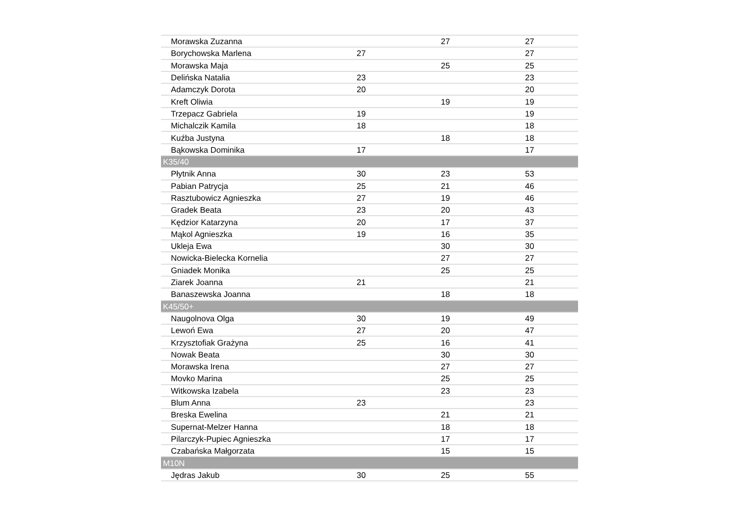| Morawska Zuzanna | | 27 | 27 |
| Borychowska Marlena | 27 | | 27 |
| Morawska Maja | | 25 | 25 |
| Delińska Natalia | 23 | | 23 |
| Adamczyk Dorota | 20 | | 20 |
| Kreft Oliwia | | 19 | 19 |
| Trzepacz Gabriela | 19 | | 19 |
| Michalczik Kamila | 18 | | 18 |
| Kuźba Justyna | | 18 | 18 |
| Bąkowska Dominika | 17 | | 17 |
| K35/40 | | | |
| Płytnik Anna | 30 | 23 | 53 |
| Pabian Patrycja | 25 | 21 | 46 |
| Rasztubowicz Agnieszka | 27 | 19 | 46 |
| Gradek Beata | 23 | 20 | 43 |
| Kędzior Katarzyna | 20 | 17 | 37 |
| Mąkol Agnieszka | 19 | 16 | 35 |
| Ukleja Ewa | | 30 | 30 |
| Nowicka-Bielecka Kornelia | | 27 | 27 |
| Gniadek Monika | | 25 | 25 |
| Ziarek Joanna | 21 | | 21 |
| Banaszewska Joanna | | 18 | 18 |
| K45/50+ | | | |
| Naugolnova Olga | 30 | 19 | 49 |
| Lewoń Ewa | 27 | 20 | 47 |
| Krzysztofiak Grażyna | 25 | 16 | 41 |
| Nowak Beata | | 30 | 30 |
| Morawska Irena | | 27 | 27 |
| Movko Marina | | 25 | 25 |
| Witkowska Izabela | | 23 | 23 |
| Blum Anna | 23 | | 23 |
| Breska Ewelina | | 21 | 21 |
| Supernat-Melzer Hanna | | 18 | 18 |
| Pilarczyk-Pupiec Agnieszka | | 17 | 17 |
| Czabańska Małgorzata | | 15 | 15 |
| M10N | | | |
| Jędras Jakub | 30 | 25 | 55 |